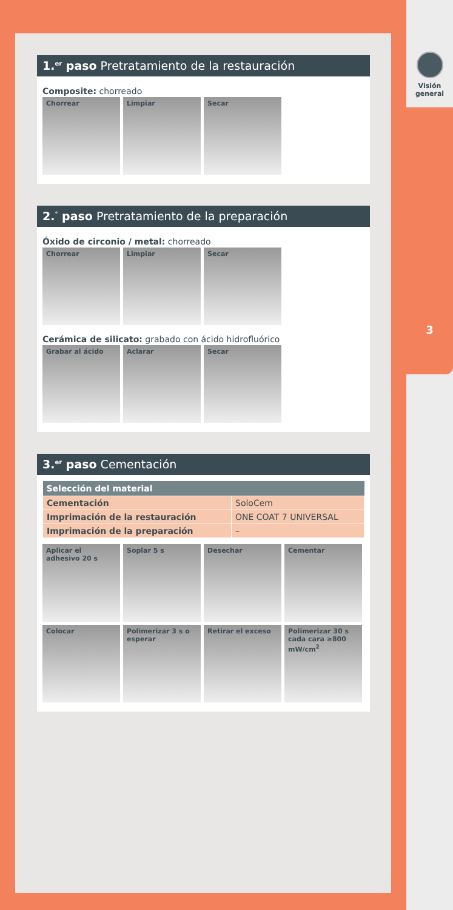Visión
general
3
1.<sup>er</sup> paso Pretratamiento de la restauración
Composite: chorreado
Chorrear Limpiar Secar
2.<sup>°</sup> paso Pretratamiento de la preparación
Óxido de circonio / metal: chorreado
Chorrear Limpiar Secar
Cerámica de silicato: grabado con ácido hidrofluórico
Grabar al ácido Aclarar Secar
3.<sup>er</sup> paso Cementación
| Selección del material | |
| --- | --- |
| Cementación | SoloCem |
| Imprimación de la restauración | ONE COAT 7 UNIVERSAL |
| Imprimación de la preparación | – |
Aplicar el adhesivo 20 s
Soplar 5 s Desechar Cementar
Colocar Polimerizar 3 s o esperar
Retirar el exceso Polimerizar 30 s cada cara ≥800 mW/cm<sup>2</sup>